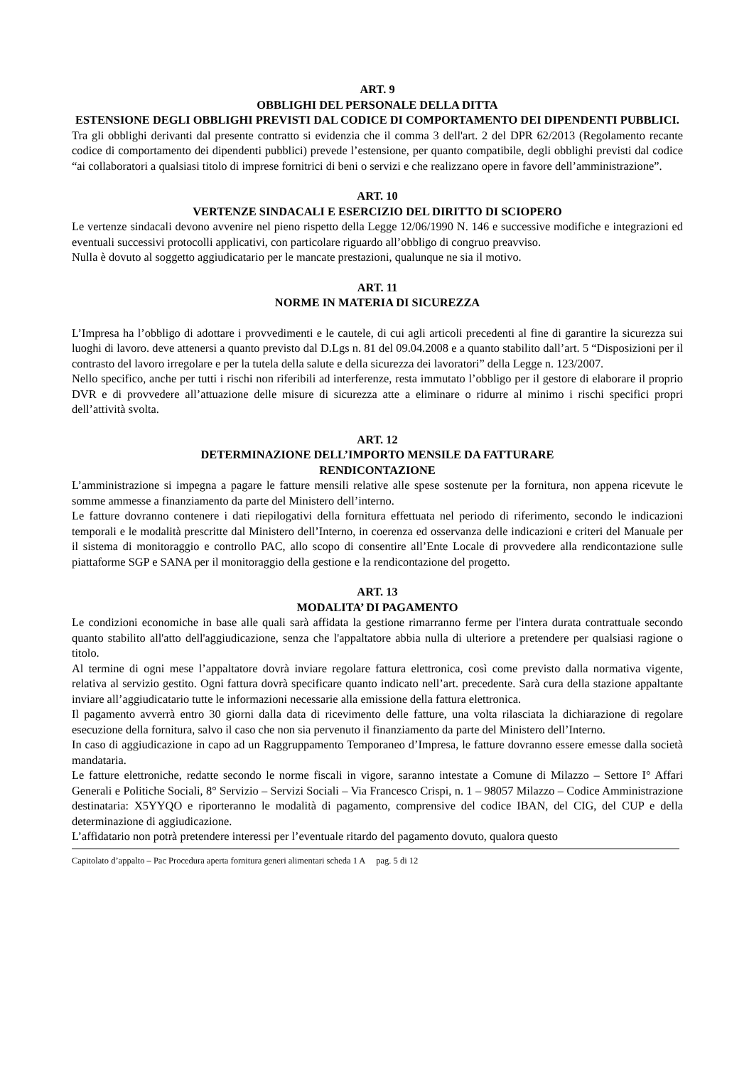ART. 9
OBBLIGHI DEL PERSONALE DELLA DITTA
ESTENSIONE DEGLI OBBLIGHI PREVISTI DAL CODICE DI COMPORTAMENTO DEI DIPENDENTI PUBBLICI.
Tra gli obblighi derivanti dal presente contratto si evidenzia che il comma 3 dell'art. 2 del DPR 62/2013 (Regolamento recante codice di comportamento dei dipendenti pubblici) prevede l’estensione, per quanto compatibile, degli obblighi previsti dal codice “ai collaboratori a qualsiasi titolo di imprese fornitrici di beni o servizi e che realizzano opere in favore dell’amministrazione”.
ART. 10
VERTENZE SINDACALI E ESERCIZIO DEL DIRITTO DI SCIOPERO
Le vertenze sindacali devono avvenire nel pieno rispetto della Legge 12/06/1990 N. 146 e successive modifiche e integrazioni ed eventuali successivi protocolli applicativi, con particolare riguardo all’obbligo di congruo preavviso.
Nulla è dovuto al soggetto aggiudicatario per le mancate prestazioni, qualunque ne sia il motivo.
ART. 11
NORME IN MATERIA DI SICUREZZA
L’Impresa ha l’obbligo di adottare i provvedimenti e le cautele, di cui agli articoli precedenti al fine di garantire la sicurezza sui luoghi di lavoro. deve attenersi a quanto previsto dal D.Lgs n. 81 del 09.04.2008 e a quanto stabilito dall’art. 5 “Disposizioni per il contrasto del lavoro irregolare e per la tutela della salute e della sicurezza dei lavoratori” della Legge n. 123/2007.
Nello specifico, anche per tutti i rischi non riferibili ad interferenze, resta immutato l’obbligo per il gestore di elaborare il proprio DVR e di provvedere all’attuazione delle misure di sicurezza atte a eliminare o ridurre al minimo i rischi specifici propri dell’attività svolta.
ART. 12
DETERMINAZIONE DELL’IMPORTO MENSILE DA FATTURARE
RENDICONTAZIONE
L’amministrazione si impegna a pagare le fatture mensili relative alle spese sostenute per la fornitura, non appena ricevute le somme ammesse a finanziamento da parte del Ministero dell’interno.
Le fatture dovranno contenere i dati riepilogativi della fornitura effettuata nel periodo di riferimento, secondo le indicazioni temporali e le modalità prescritte dal Ministero dell’Interno, in coerenza ed osservanza delle indicazioni e criteri del Manuale per il sistema di monitoraggio e controllo PAC, allo scopo di consentire all’Ente Locale di provvedere alla rendicontazione sulle piattaforme SGP e SANA per il monitoraggio della gestione e la rendicontazione del progetto.
ART. 13
MODALITA’ DI PAGAMENTO
Le condizioni economiche in base alle quali sarà affidata la gestione rimarranno ferme per l'intera durata contrattuale secondo quanto stabilito all'atto dell'aggiudicazione, senza che l'appaltatore abbia nulla di ulteriore a pretendere per qualsiasi ragione o titolo.
Al termine di ogni mese l’appaltatore dovrà inviare regolare fattura elettronica, così come previsto dalla normativa vigente, relativa al servizio gestito. Ogni fattura dovrà specificare quanto indicato nell’art. precedente. Sarà cura della stazione appaltante inviare all’aggiudicatario tutte le informazioni necessarie alla emissione della fattura elettronica.
Il pagamento avverrà entro 30 giorni dalla data di ricevimento delle fatture, una volta rilasciata la dichiarazione di regolare esecuzione della fornitura, salvo il caso che non sia pervenuto il finanziamento da parte del Ministero dell’Interno.
In caso di aggiudicazione in capo ad un Raggruppamento Temporaneo d’Impresa, le fatture dovranno essere emesse dalla società mandataria.
Le fatture elettroniche, redatte secondo le norme fiscali in vigore, saranno intestate a Comune di Milazzo – Settore I° Affari Generali e Politiche Sociali, 8° Servizio – Servizi Sociali – Via Francesco Crispi, n. 1 – 98057 Milazzo – Codice Amministrazione destinataria: X5YYQO e riporteranno le modalità di pagamento, comprensive del codice IBAN, del CIG, del CUP e della determinazione di aggiudicazione.
L’affidatario non potrà pretendere interessi per l’eventuale ritardo del pagamento dovuto, qualora questo
Capitolato d’appalto – Pac Procedura aperta fornitura generi alimentari scheda 1 A pag. 5 di 12